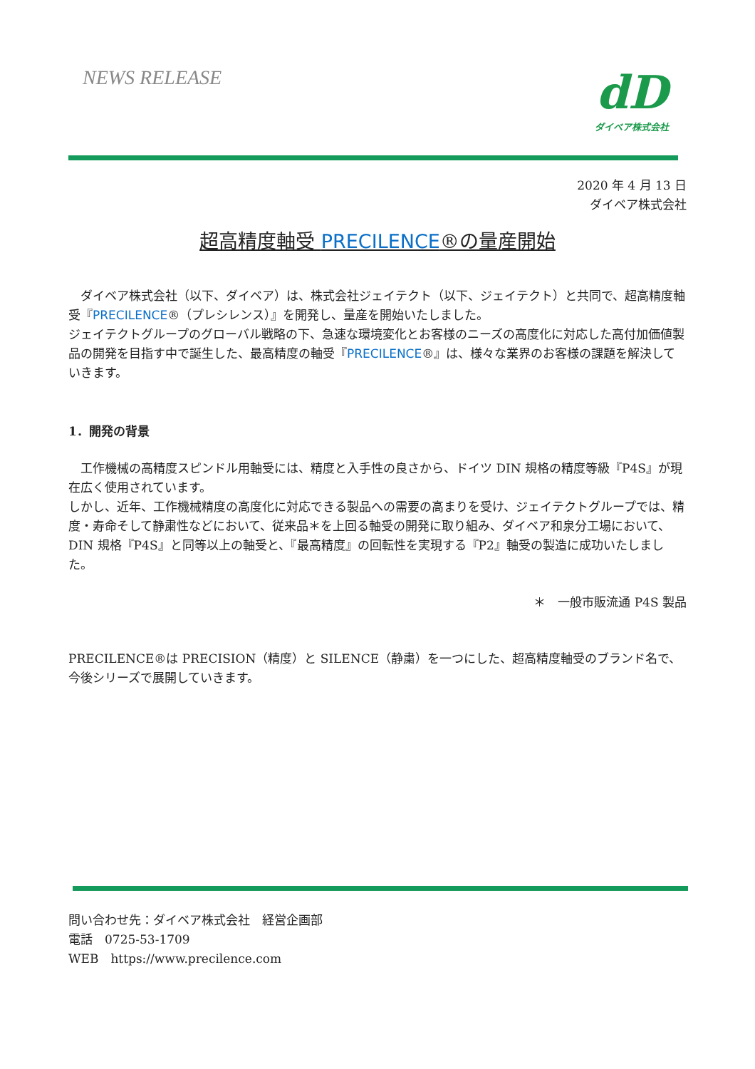NEWS RELEASE
dD
ダイベア株式会社
2020 年 4 月 13 日
ダイベア株式会社
超高精度軸受 PRECILENCE®の量産開始
　ダイベア株式会社（以下、ダイベア）は、株式会社ジェイテクト（以下、ジェイテクト）と共同で、超高精度軸受『PRECILENCE®（プレシレンス）』を開発し、量産を開始いたしました。
ジェイテクトグループのグローバル戦略の下、急速な環境変化とお客様のニーズの高度化に対応した高付加価値製品の開発を目指す中で誕生した、最高精度の軸受『PRECILENCE®』は、様々な業界のお客様の課題を解決していきます。
1．開発の背景
　工作機械の高精度スピンドル用軸受には、精度と入手性の良さから、ドイツ DIN 規格の精度等級『P4S』が現在広く使用されています。
しかし、近年、工作機械精度の高度化に対応できる製品への需要の高まりを受け、ジェイテクトグループでは、精度・寿命そして静粛性などにおいて、従来品＊を上回る軸受の開発に取り組み、ダイベア和泉分工場において、DIN 規格『P4S』と同等以上の軸受と、『最高精度』の回転性を実現する『P2』軸受の製造に成功いたしました。
＊　一般市販流通 P4S 製品
PRECILENCE®は PRECISION（精度）と SILENCE（静粛）を一つにした、超高精度軸受のブランド名で、今後シリーズで展開していきます。
問い合わせ先：ダイベア株式会社　経営企画部
電話　0725-53-1709
WEB　https://www.precilence.com